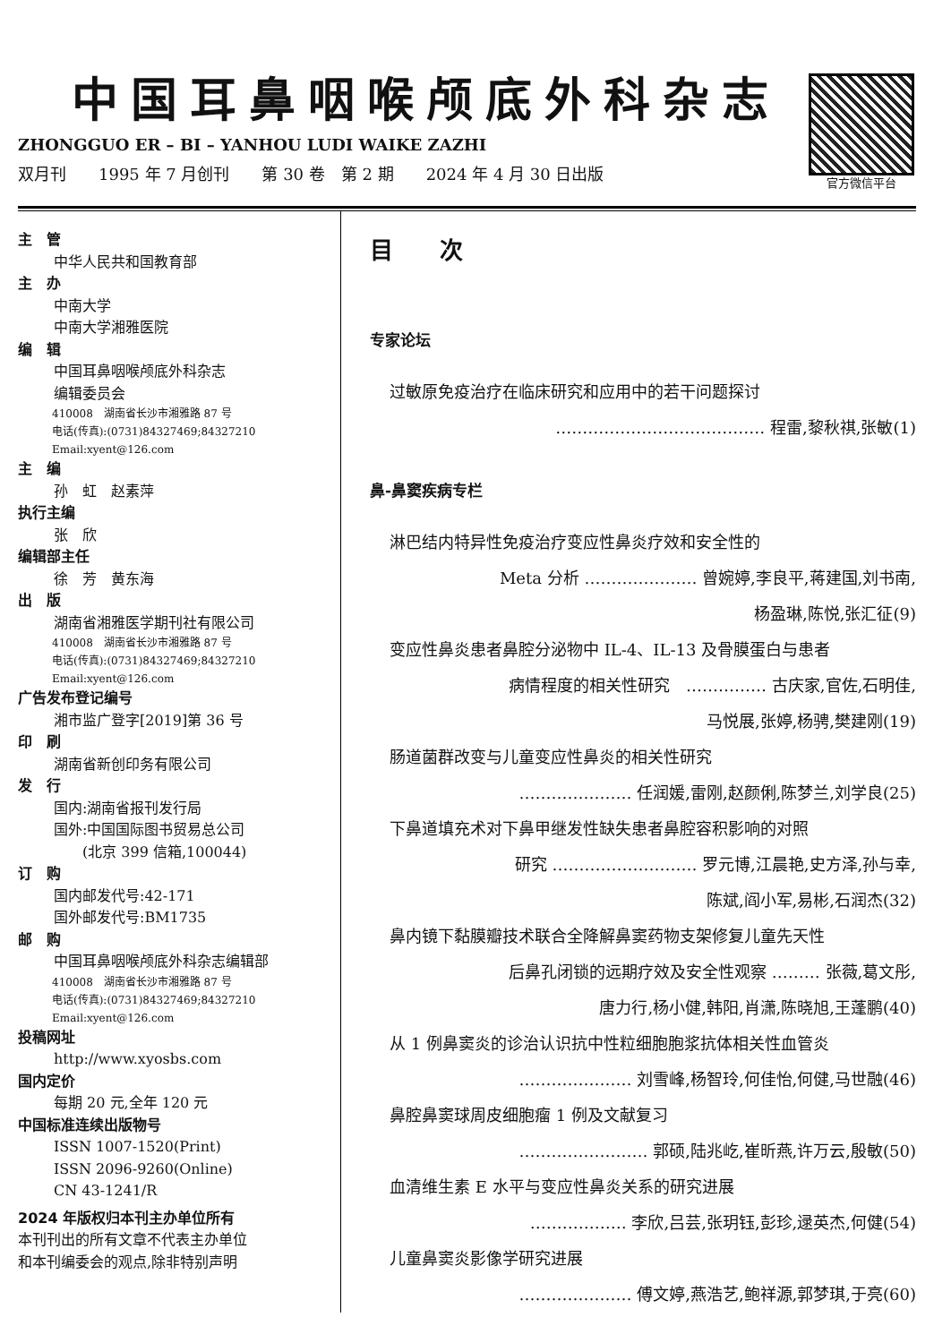中国耳鼻咽喉颅底外科杂志
ZHONGGUO ER – BI – YANHOU LUDI WAIKE ZAZHI
双月刊　　1995 年 7 月创刊　　第 30 卷　第 2 期　　2024 年 4 月 30 日出版
官方微信平台
主　管
中华人民共和国教育部
主　办
中南大学
中南大学湘雅医院
编　辑
中国耳鼻咽喉颅底外科杂志
编辑委员会
410008　湖南省长沙市湘雅路 87 号
电话(传真):(0731)84327469;84327210
Email:xyent@126.com
主　编
孙　虹　赵素萍
执行主编
张　欣
编辑部主任
徐　芳　黄东海
出　版
湖南省湘雅医学期刊社有限公司
410008　湖南省长沙市湘雅路 87 号
电话(传真):(0731)84327469;84327210
Email:xyent@126.com
广告发布登记编号
湘市监广登字[2019]第 36 号
印　刷
湖南省新创印务有限公司
发　行
国内:湖南省报刊发行局
国外:中国国际图书贸易总公司
　　(北京 399 信箱,100044)
订　购
国内邮发代号:42-171
国外邮发代号:BM1735
邮　购
中国耳鼻咽喉颅底外科杂志编辑部
410008　湖南省长沙市湘雅路 87 号
电话(传真):(0731)84327469;84327210
Email:xyent@126.com
投稿网址
http://www.xyosbs.com
国内定价
每期 20 元,全年 120 元
中国标准连续出版物号
ISSN 1007-1520(Print)
ISSN 2096-9260(Online)
CN 43-1241/R
2024 年版权归本刊主办单位所有
本刊刊出的所有文章不代表主办单位
和本刊编委会的观点,除非特别声明
目　　次
专家论坛
过敏原免疫治疗在临床研究和应用中的若干问题探讨
………………………………… 程雷,黎秋祺,张敏(1)
鼻-鼻窦疾病专栏
淋巴结内特异性免疫治疗变应性鼻炎疗效和安全性的
Meta 分析 ………………… 曾婉婷,李良平,蒋建国,刘书南,
杨盈琳,陈悦,张汇征(9)
变应性鼻炎患者鼻腔分泌物中 IL-4、IL-13 及骨膜蛋白与患者
病情程度的相关性研究　…………… 古庆家,官佐,石明佳,
马悦展,张婷,杨骋,樊建刚(19)
肠道菌群改变与儿童变应性鼻炎的相关性研究
………………… 任润媛,雷刚,赵颜俐,陈梦兰,刘学良(25)
下鼻道填充术对下鼻甲继发性缺失患者鼻腔容积影响的对照
研究 ……………………… 罗元博,江晨艳,史方泽,孙与幸,
陈斌,阎小军,易彬,石润杰(32)
鼻内镜下黏膜瓣技术联合全降解鼻窦药物支架修复儿童先天性
后鼻孔闭锁的远期疗效及安全性观察 ……… 张薇,葛文彤,
唐力行,杨小健,韩阳,肖潇,陈晓旭,王蓬鹏(40)
从 1 例鼻窦炎的诊治认识抗中性粒细胞胞浆抗体相关性血管炎
………………… 刘雪峰,杨智玲,何佳怡,何健,马世融(46)
鼻腔鼻窦球周皮细胞瘤 1 例及文献复习
…………………… 郭硕,陆兆屹,崔昕燕,许万云,殷敏(50)
血清维生素 E 水平与变应性鼻炎关系的研究进展
……………… 李欣,吕芸,张玥钰,彭珍,逯英杰,何健(54)
儿童鼻窦炎影像学研究进展
………………… 傅文婷,燕浩艺,鲍祥源,郭梦琪,于亮(60)